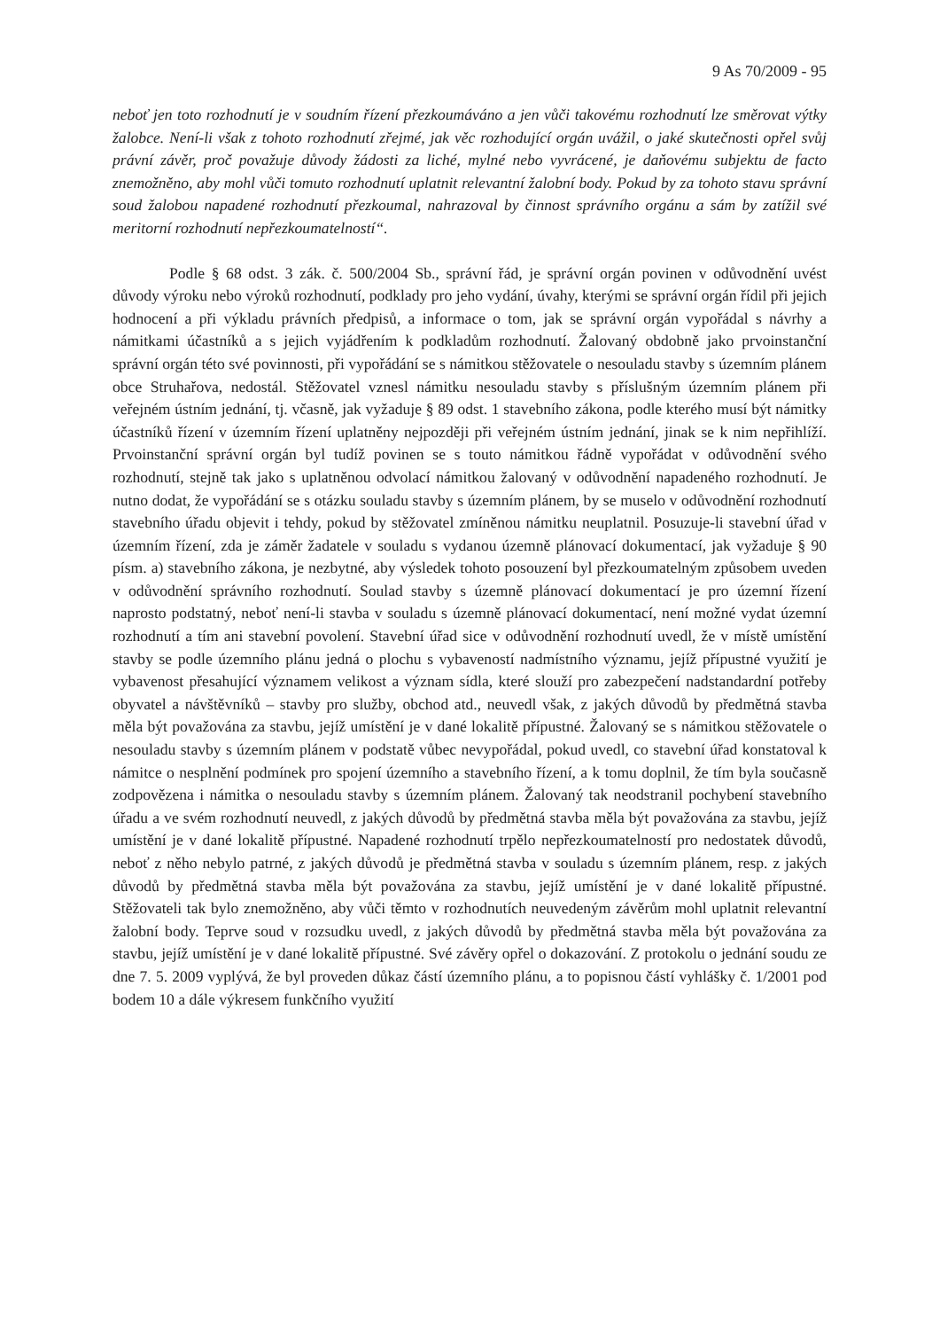9 As 70/2009 - 95
neboť jen toto rozhodnutí je v soudním řízení přezkoumáváno a jen vůči takovému rozhodnutí lze směrovat výtky žalobce. Není-li však z tohoto rozhodnutí zřejmé, jak věc rozhodující orgán uvážil, o jaké skutečnosti opřel svůj právní závěr, proč považuje důvody žádosti za liché, mylné nebo vyvrácené, je daňovému subjektu de facto znemožněno, aby mohl vůči tomuto rozhodnutí uplatnit relevantní žalobní body. Pokud by za tohoto stavu správní soud žalobou napadené rozhodnutí přezkoumal, nahrazoval by činnost správního orgánu a sám by zatížil své meritorní rozhodnutí nepřezkoumatelností“.
Podle § 68 odst. 3 zák. č. 500/2004 Sb., správní řád, je správní orgán povinen v odůvodnění uvést důvody výroku nebo výroků rozhodnutí, podklady pro jeho vydání, úvahy, kterými se správní orgán řídil při jejich hodnocení a při výkladu právních předpisů, a informace o tom, jak se správní orgán vypořádal s návrhy a námitkami účastníků a s jejich vyjádřením k podkladům rozhodnutí. Žalovaný obdobně jako prvoinstanční správní orgán této své povinnosti, při vypořádání se s námitkou stěžovatele o nesouladu stavby s územním plánem obce Struhařova, nedostál. Stěžovatel vznesl námitku nesouladu stavby s příslušným územním plánem při veřejném ústním jednání, tj. včasně, jak vyžaduje § 89 odst. 1 stavebního zákona, podle kterého musí být námitky účastníků řízení v územním řízení uplatněny nejpozději při veřejném ústním jednání, jinak se k nim nepřihlíží. Prvoinstanční správní orgán byl tudíž povinen se s touto námitkou řádně vypořádat v odůvodnění svého rozhodnutí, stejně tak jako s uplatněnou odvolací námitkou žalovaný v odůvodnění napadeného rozhodnutí. Je nutno dodat, že vypořádání se s otázku souladu stavby s územním plánem, by se muselo v odůvodnění rozhodnutí stavebního úřadu objevit i tehdy, pokud by stěžovatel zmíněnou námitku neuplatnil. Posuzuje-li stavební úřad v územním řízení, zda je záměr žadatele v souladu s vydanou územně plánovací dokumentací, jak vyžaduje § 90 písm. a) stavebního zákona, je nezbytné, aby výsledek tohoto posouzení byl přezkoumatelným způsobem uveden v odůvodnění správního rozhodnutí. Soulad stavby s územně plánovací dokumentací je pro územní řízení naprosto podstatný, neboť není-li stavba v souladu s územně plánovací dokumentací, není možné vydat územní rozhodnutí a tím ani stavební povolení. Stavební úřad sice v odůvodnění rozhodnutí uvedl, že v místě umístění stavby se podle územního plánu jedná o plochu s vybaveností nadmístního významu, jejíž přípustné využití je vybavenost přesahující významem velikost a význam sídla, které slouží pro zabezpečení nadstandardní potřeby obyvatel a návštěvníků – stavby pro služby, obchod atd., neuvedl však, z jakých důvodů by předmětná stavba měla být považována za stavbu, jejíž umístění je v dané lokalitě přípustné. Žalovaný se s námitkou stěžovatele o nesouladu stavby s územním plánem v podstatě vůbec nevypořádal, pokud uvedl, co stavební úřad konstatoval k námitce o nesplnění podmínek pro spojení územního a stavebního řízení, a k tomu doplnil, že tím byla současně zodpovězena i námitka o nesouladu stavby s územním plánem. Žalovaný tak neodstranil pochybení stavebního úřadu a ve svém rozhodnutí neuvedl, z jakých důvodů by předmětná stavba měla být považována za stavbu, jejíž umístění je v dané lokalitě přípustné. Napadené rozhodnutí trpělo nepřezkoumatelností pro nedostatek důvodů, neboť z něho nebylo patrné, z jakých důvodů je předmětná stavba v souladu s územním plánem, resp. z jakých důvodů by předmětná stavba měla být považována za stavbu, jejíž umístění je v dané lokalitě přípustné. Stěžovateli tak bylo znemožněno, aby vůči těmto v rozhodnutích neuvedeným závěrům mohl uplatnit relevantní žalobní body. Teprve soud v rozsudku uvedl, z jakých důvodů by předmětná stavba měla být považována za stavbu, jejíž umístění je v dané lokalitě přípustné. Své závěry opřel o dokazování. Z protokolu o jednání soudu ze dne 7. 5. 2009 vyplývá, že byl proveden důkaz částí územního plánu, a to popisnou částí vyhlášky č. 1/2001 pod bodem 10 a dále výkresem funkčního využití